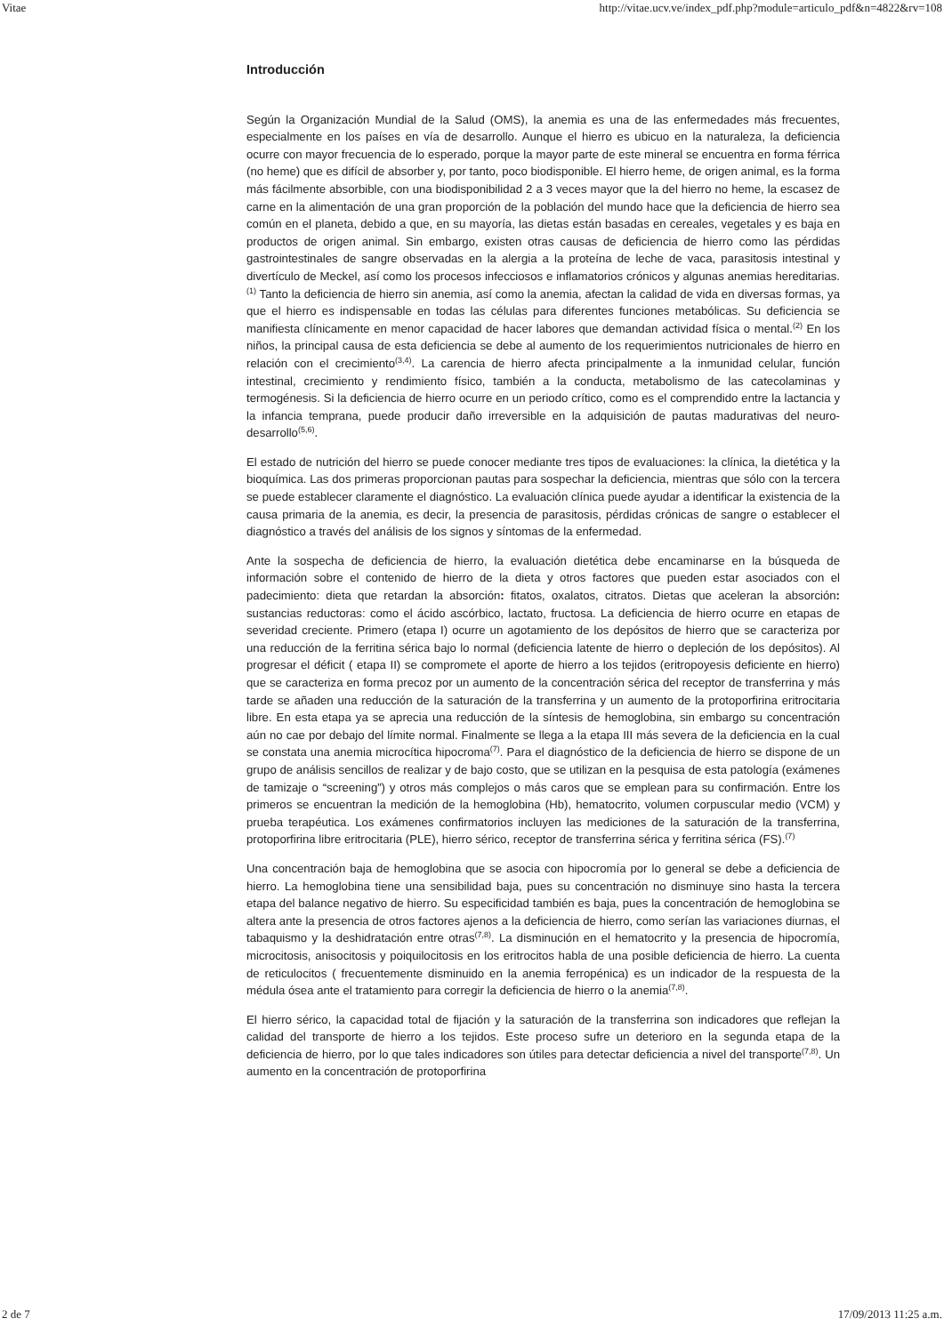Vitae http://vitae.ucv.ve/index_pdf.php?module=articulo_pdf&n=4822&rv=108
Introducción
Según la Organización Mundial de la Salud (OMS), la anemia es una de las enfermedades más frecuentes, especialmente en los países en vía de desarrollo. Aunque el hierro es ubicuo en la naturaleza, la deficiencia ocurre con mayor frecuencia de lo esperado, porque la mayor parte de este mineral se encuentra en forma férrica (no heme) que es difícil de absorber y, por tanto, poco biodisponible. El hierro heme, de origen animal, es la forma más fácilmente absorbible, con una biodisponibilidad 2 a 3 veces mayor que la del hierro no heme, la escasez de carne en la alimentación de una gran proporción de la población del mundo hace que la deficiencia de hierro sea común en el planeta, debido a que, en su mayoría, las dietas están basadas en cereales, vegetales y es baja en productos de origen animal. Sin embargo, existen otras causas de deficiencia de hierro como las pérdidas gastrointestinales de sangre observadas en la alergia a la proteína de leche de vaca, parasitosis intestinal y divertículo de Meckel, así como los procesos infecciosos e inflamatorios crónicos y algunas anemias hereditarias.<sup>(1)</sup> Tanto la deficiencia de hierro sin anemia, así como la anemia, afectan la calidad de vida en diversas formas, ya que el hierro es indispensable en todas las células para diferentes funciones metabólicas. Su deficiencia se manifiesta clínicamente en menor capacidad de hacer labores que demandan actividad física o mental.<sup>(2)</sup> En los niños, la principal causa de esta deficiencia se debe al aumento de los requerimientos nutricionales de hierro en relación con el crecimiento<sup>(3,4)</sup>. La carencia de hierro afecta principalmente a la inmunidad celular, función intestinal, crecimiento y rendimiento físico, también a la conducta, metabolismo de las catecolaminas y termogénesis. Si la deficiencia de hierro ocurre en un periodo crítico, como es el comprendido entre la lactancia y la infancia temprana, puede producir daño irreversible en la adquisición de pautas madurativas del neuro-desarrollo<sup>(5,6)</sup>.
El estado de nutrición del hierro se puede conocer mediante tres tipos de evaluaciones: la clínica, la dietética y la bioquímica. Las dos primeras proporcionan pautas para sospechar la deficiencia, mientras que sólo con la tercera se puede establecer claramente el diagnóstico. La evaluación clínica puede ayudar a identificar la existencia de la causa primaria de la anemia, es decir, la presencia de parasitosis, pérdidas crónicas de sangre o establecer el diagnóstico a través del análisis de los signos y síntomas de la enfermedad.
Ante la sospecha de deficiencia de hierro, la evaluación dietética debe encaminarse en la búsqueda de información sobre el contenido de hierro de la dieta y otros factores que pueden estar asociados con el padecimiento: dieta que retardan la absorción: fitatos, oxalatos, citratos. Dietas que aceleran la absorción: sustancias reductoras: como el ácido ascórbico, lactato, fructosa. La deficiencia de hierro ocurre en etapas de severidad creciente. Primero (etapa I) ocurre un agotamiento de los depósitos de hierro que se caracteriza por una reducción de la ferritina sérica bajo lo normal (deficiencia latente de hierro o depleción de los depósitos). Al progresar el déficit ( etapa II) se compromete el aporte de hierro a los tejidos (eritropoyesis deficiente en hierro) que se caracteriza en forma precoz por un aumento de la concentración sérica del receptor de transferrina y más tarde se añaden una reducción de la saturación de la transferrina y un aumento de la protoporfirina eritrocitaria libre. En esta etapa ya se aprecia una reducción de la síntesis de hemoglobina, sin embargo su concentración aún no cae por debajo del límite normal. Finalmente se llega a la etapa III más severa de la deficiencia en la cual se constata una anemia microcítica hipocroma<sup>(7)</sup>. Para el diagnóstico de la deficiencia de hierro se dispone de un grupo de análisis sencillos de realizar y de bajo costo, que se utilizan en la pesquisa de esta patología (exámenes de tamizaje o “screening”) y otros más complejos o más caros que se emplean para su confirmación. Entre los primeros se encuentran la medición de la hemoglobina (Hb), hematocrito, volumen corpuscular medio (VCM) y prueba terapéutica. Los exámenes confirmatorios incluyen las mediciones de la saturación de la transferrina, protoporfirina libre eritrocitaria (PLE), hierro sérico, receptor de transferrina sérica y ferritina sérica (FS).<sup>(7)</sup>
Una concentración baja de hemoglobina que se asocia con hipocromía por lo general se debe a deficiencia de hierro. La hemoglobina tiene una sensibilidad baja, pues su concentración no disminuye sino hasta la tercera etapa del balance negativo de hierro. Su especificidad también es baja, pues la concentración de hemoglobina se altera ante la presencia de otros factores ajenos a la deficiencia de hierro, como serían las variaciones diurnas, el tabaquismo y la deshidratación entre otras<sup>(7,8)</sup>. La disminución en el hematocrito y la presencia de hipocromía, microcitosis, anisocitosis y poiquilocitosis en los eritrocitos habla de una posible deficiencia de hierro. La cuenta de reticulocitos ( frecuentemente disminuido en la anemia ferropénica) es un indicador de la respuesta de la médula ósea ante el tratamiento para corregir la deficiencia de hierro o la anemia<sup>(7,8)</sup>.
El hierro sérico, la capacidad total de fijación y la saturación de la transferrina son indicadores que reflejan la calidad del transporte de hierro a los tejidos. Este proceso sufre un deterioro en la segunda etapa de la deficiencia de hierro, por lo que tales indicadores son útiles para detectar deficiencia a nivel del transporte<sup>(7,8)</sup>. Un aumento en la concentración de protoporfirina
2 de 7 17/09/2013 11:25 a.m.